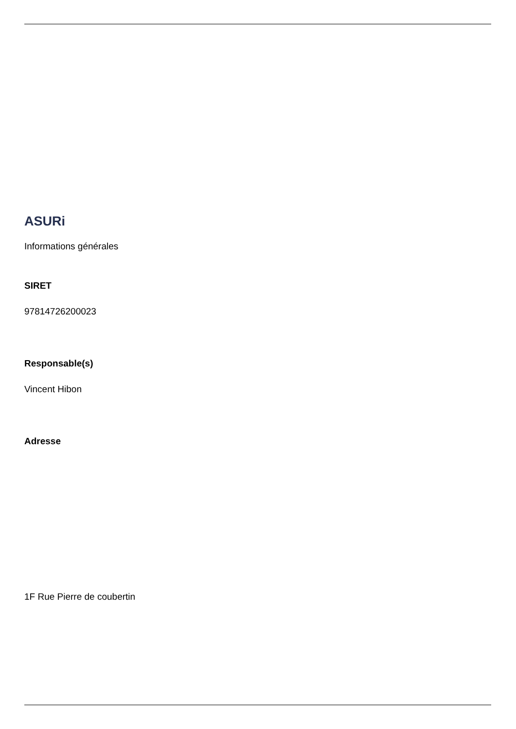ASURi
Informations générales
SIRET
97814726200023
Responsable(s)
Vincent Hibon
Adresse
1F Rue Pierre de coubertin